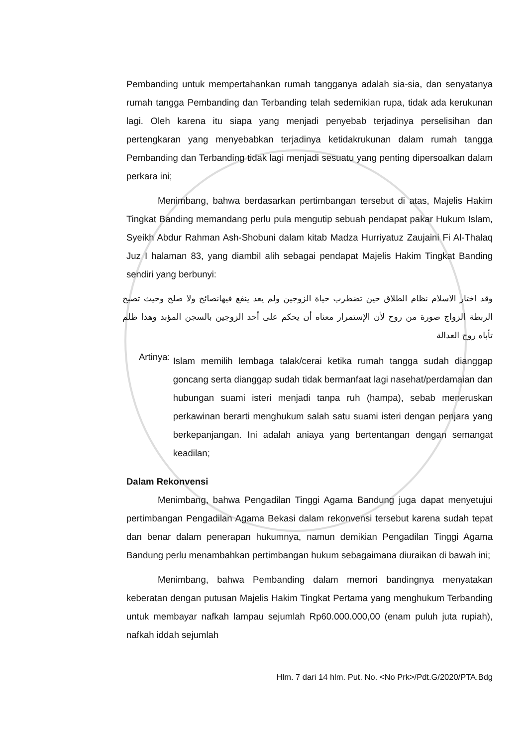Pembanding untuk mempertahankan rumah tangganya adalah sia-sia, dan senyatanya rumah tangga Pembanding dan Terbanding telah sedemikian rupa, tidak ada kerukunan lagi. Oleh karena itu siapa yang menjadi penyebab terjadinya perselisihan dan pertengkaran yang menyebabkan terjadinya ketidakrukunan dalam rumah tangga Pembanding dan Terbanding tidak lagi menjadi sesuatu yang penting dipersoalkan dalam perkara ini;
Menimbang, bahwa berdasarkan pertimbangan tersebut di atas, Majelis Hakim Tingkat Banding memandang perlu pula mengutip sebuah pendapat pakar Hukum Islam, Syeikh Abdur Rahman Ash-Shobuni dalam kitab Madza Hurriyatuz Zaujaini Fi Al-Thalaq Juz I halaman 83, yang diambil alih sebagai pendapat Majelis Hakim Tingkat Banding sendiri yang berbunyi:
وقد اختار الاسلام نظام الطلاق حين تضطرب حياة الزوجين ولم يعد ينفع فيهانصائح ولا صلح وحيث تصبح الربطة الزواج صورة من روح لأن الإستمرار معناه أن يحكم على أحد الزوجين بالسجن المؤبد وهذا ظلم تأباه روح العدالة
Artinya:
Islam memilih lembaga talak/cerai ketika rumah tangga sudah dianggap goncang serta dianggap sudah tidak bermanfaat lagi nasehat/perdamaian dan hubungan suami isteri menjadi tanpa ruh (hampa), sebab meneruskan perkawinan berarti menghukum salah satu suami isteri dengan penjara yang berkepanjangan. Ini adalah aniaya yang bertentangan dengan semangat keadilan;
Dalam Rekonvensi
Menimbang, bahwa Pengadilan Tinggi Agama Bandung juga dapat menyetujui pertimbangan Pengadilan Agama Bekasi dalam rekonvensi tersebut karena sudah tepat dan benar dalam penerapan hukumnya, namun demikian Pengadilan Tinggi Agama Bandung perlu menambahkan pertimbangan hukum sebagaimana diuraikan di bawah ini;
Menimbang, bahwa Pembanding dalam memori bandingnya menyatakan keberatan dengan putusan Majelis Hakim Tingkat Pertama yang menghukum Terbanding untuk membayar nafkah lampau sejumlah Rp60.000.000,00 (enam puluh juta rupiah), nafkah iddah sejumlah
Hlm. 7 dari 14 hlm. Put. No. <No Prk>/Pdt.G/2020/PTA.Bdg